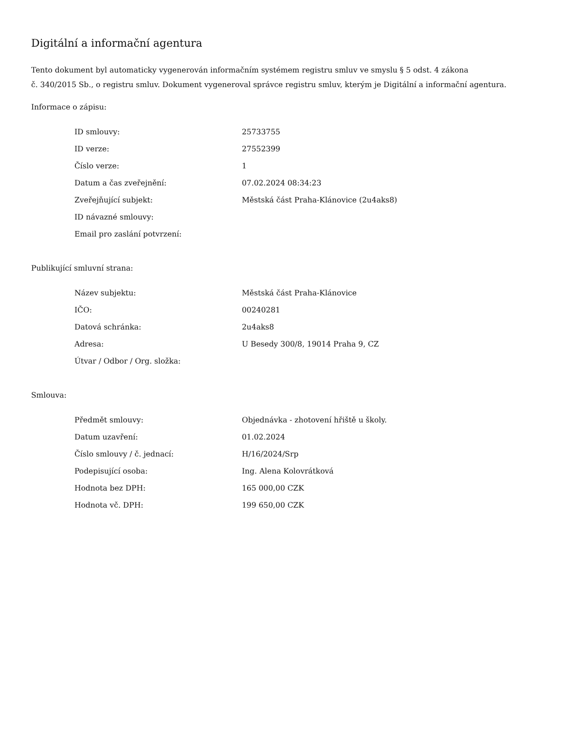Digitální a informační agentura
Tento dokument byl automaticky vygenerován informačním systémem registru smluv ve smyslu § 5 odst. 4 zákona
č. 340/2015 Sb., o registru smluv. Dokument vygeneroval správce registru smluv, kterým je Digitální a informační agentura.
Informace o zápisu:
| ID smlouvy: | 25733755 |
| ID verze: | 27552399 |
| Číslo verze: | 1 |
| Datum a čas zveřejnění: | 07.02.2024 08:34:23 |
| Zveřejňující subjekt: | Městská část Praha-Klánovice (2u4aks8) |
| ID návazné smlouvy: | |
| Email pro zaslání potvrzení: | |
Publikující smluvní strana:
| Název subjektu: | Městská část Praha-Klánovice |
| IČO: | 00240281 |
| Datová schránka: | 2u4aks8 |
| Adresa: | U Besedy 300/8, 19014 Praha 9, CZ |
| Útvar / Odbor / Org. složka: | |
Smlouva:
| Předmět smlouvy: | Objednávka - zhotovení hřiště u školy. |
| Datum uzavření: | 01.02.2024 |
| Číslo smlouvy / č. jednací: | H/16/2024/Srp |
| Podepisující osoba: | Ing. Alena Kolovrátková |
| Hodnota bez DPH: | 165 000,00 CZK |
| Hodnota vč. DPH: | 199 650,00 CZK |